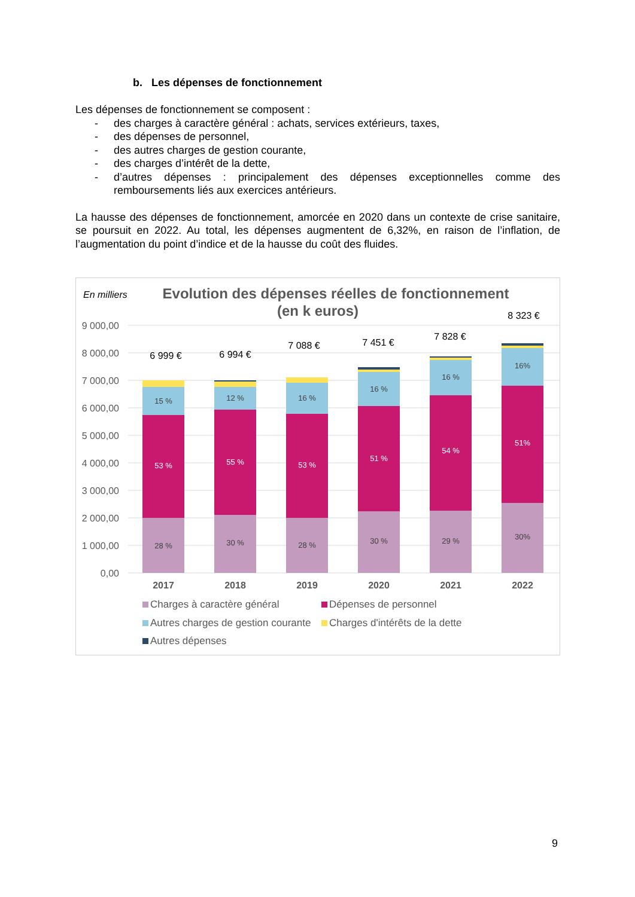b. Les dépenses de fonctionnement
Les dépenses de fonctionnement se composent :
- des charges à caractère général : achats, services extérieurs, taxes,
- des dépenses de personnel,
- des autres charges de gestion courante,
- des charges d’intérêt de la dette,
- d’autres dépenses : principalement des dépenses exceptionnelles comme des remboursements liés aux exercices antérieurs.
La hausse des dépenses de fonctionnement, amorcée en 2020 dans un contexte de crise sanitaire, se poursuit en 2022. Au total, les dépenses augmentent de 6,32%, en raison de l’inflation, de l’augmentation du point d’indice et de la hausse du coût des fluides.
En milliers
Evolution des dépenses réelles de fonctionnement
(en k euros)
9 000,00
8 000,00
7 000,00
6 000,00
5 000,00
4 000,00
3 000,00
2 000,00
1 000,00
0,00
28 %
15 %
30 %
12 %
28 %
16 %
30 %
16 %
29 %
16 %
30%
16%
53 %
55 %
53 %
51 %
54 %
51%
6 999 €
6 994 €
7 088 €
7 451 €
7 828 €
8 323 €
2017
2018
2019
2020
2021
2022
Charges à caractère général
Dépenses de personnel
Autres charges de gestion courante
Charges d'intérêts de la dette
Autres dépenses
9